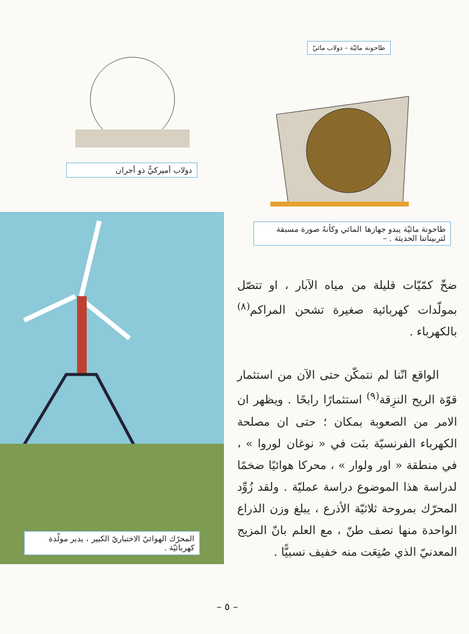طاحونة مائيّة – دولاب مائيّ
طاحونة مائيّة يبدو جهازها المائي وكأنهُ صورة مسبقة لتربيناتنا الحديثة . –
دولاب أميركيٌّ ذو أجران
المحرّك الهوائيّ الاختباريّ الكبير ، يدير مولّدة كهربائيّة .
ضخّ كمّيّات قليلة من مياه الآبار ، او تتصّل بمولّدات كهربائية صغيرة تشحن المراكم<sup>(٨)</sup> بالكهرباء .
الواقع انّنا لم نتمكّن حتى الآن من استثمار قوّة الريح النزِقة<sup>(٩)</sup> استثمارًا رابحًا . ويظهر ان الامر من الصعوبة بمكان ؛ حتى ان مصلحة الكهرباء الفرنسيّة بنَت في « نوغان لوروا » ، في منطقة « اور ولوار » ، محركا هوائيًا ضخمًا لدراسة هذا الموضوع دراسة عمليّة . ولقد زُوِّد المحرّك بمروحة ثلاثيّة الأذرع ، يبلغ وزن الذراع الواحدة منها نصف طنّ ، مع العلم بانّ المزيج المعدنيّ الذي صُنِعَت منه خفيف نسبيًّا .
– ٥ –